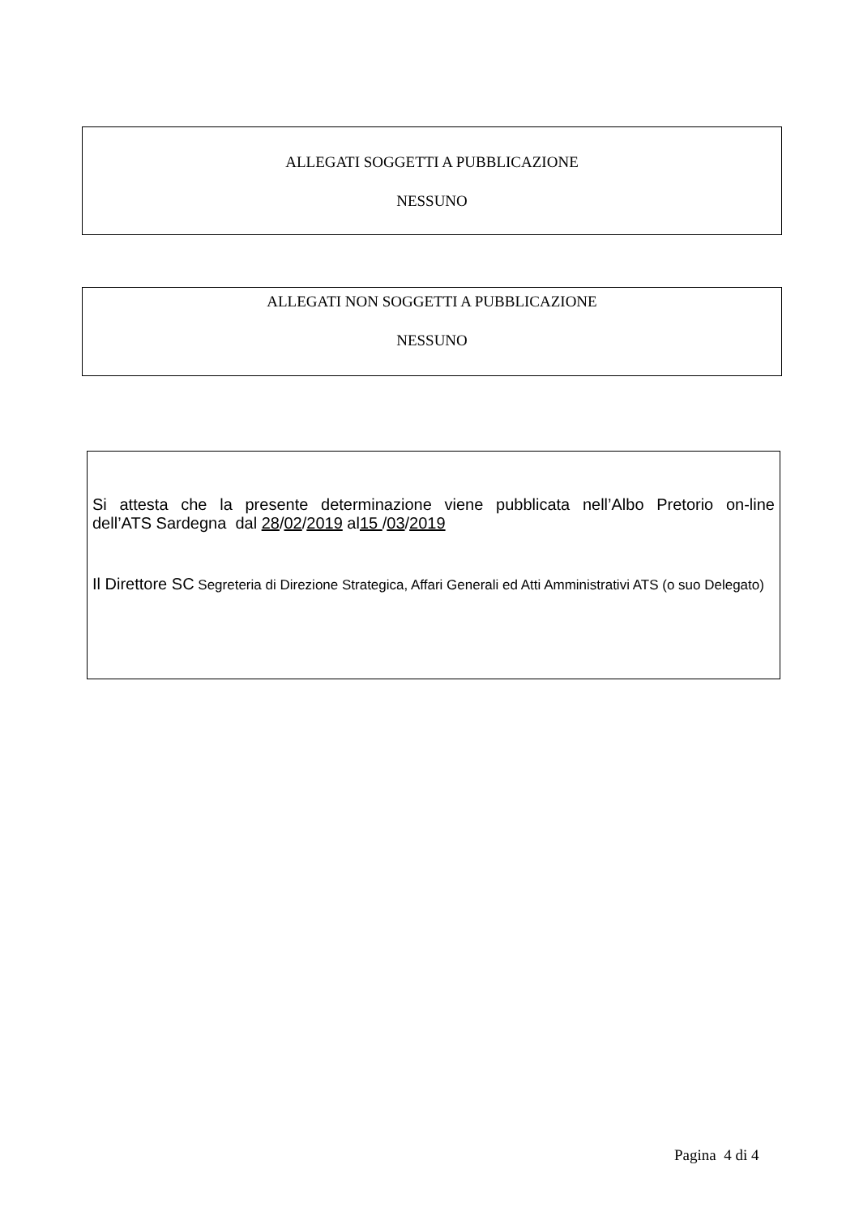ALLEGATI SOGGETTI A PUBBLICAZIONE
NESSUNO
ALLEGATI NON SOGGETTI A PUBBLICAZIONE
NESSUNO
Si attesta che la presente determinazione viene pubblicata nell’Albo Pretorio on-line
dell’ATS Sardegna dal 28/02/2019 al15 /03/2019
Il Direttore SC Segreteria di Direzione Strategica, Affari Generali ed Atti Amministrativi ATS (o suo Delegato)
Pagina 4 di 4